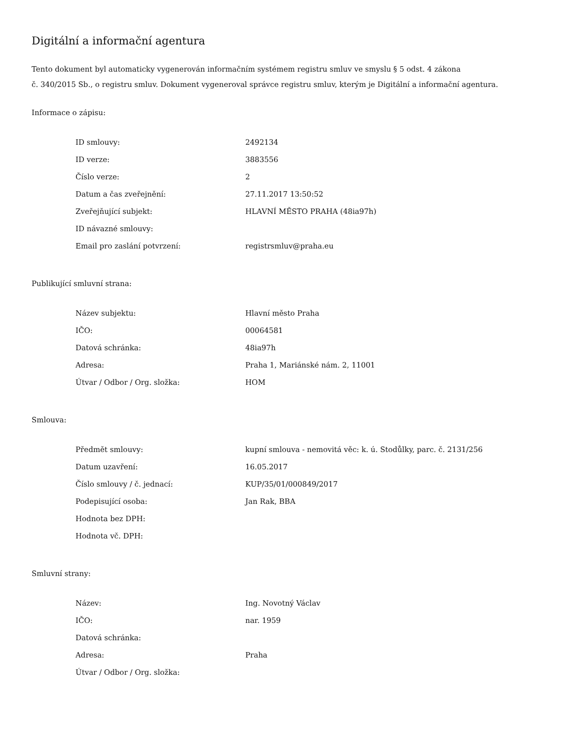Digitální a informační agentura
Tento dokument byl automaticky vygenerován informačním systémem registru smluv ve smyslu § 5 odst. 4 zákona
č. 340/2015 Sb., o registru smluv. Dokument vygeneroval správce registru smluv, kterým je Digitální a informační agentura.
Informace o zápisu:
| ID smlouvy: | 2492134 |
| ID verze: | 3883556 |
| Číslo verze: | 2 |
| Datum a čas zveřejnění: | 27.11.2017 13:50:52 |
| Zveřejňující subjekt: | HLAVNÍ MĚSTO PRAHA (48ia97h) |
| ID návazné smlouvy: | |
| Email pro zaslání potvrzení: | registrsmluv@praha.eu |
Publikující smluvní strana:
| Název subjektu: | Hlavní město Praha |
| IČO: | 00064581 |
| Datová schránka: | 48ia97h |
| Adresa: | Praha 1, Mariánské nám. 2, 11001 |
| Útvar / Odbor / Org. složka: | HOM |
Smlouva:
| Předmět smlouvy: | kupní smlouva - nemovitá věc: k. ú. Stodůlky, parc. č. 2131/256 |
| Datum uzavření: | 16.05.2017 |
| Číslo smlouvy / č. jednací: | KUP/35/01/000849/2017 |
| Podepisující osoba: | Jan Rak, BBA |
| Hodnota bez DPH: | |
| Hodnota vč. DPH: | |
Smluvní strany:
| Název: | Ing. Novotný Václav |
| IČO: | nar. 1959 |
| Datová schránka: | |
| Adresa: | Praha |
| Útvar / Odbor / Org. složka: | |